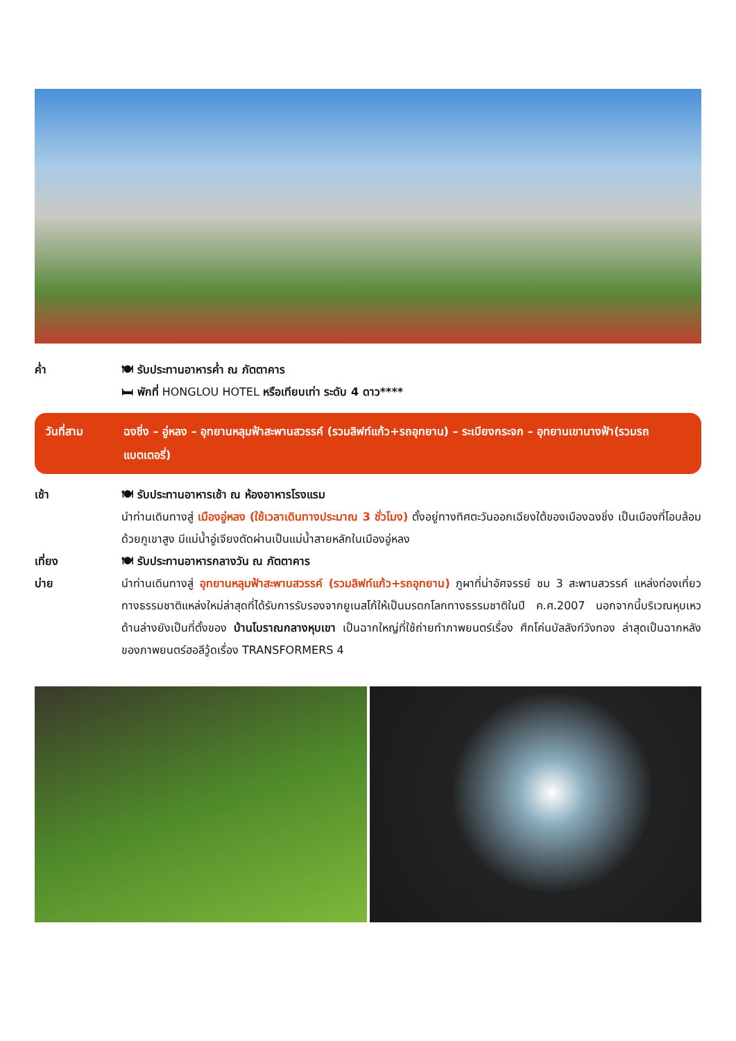ค่ำ 🍽 รับประทานอาหารค่ำ ณ ภัตตาคาร
🛏 พักที่ HONGLOU HOTEL หรือเทียบเท่า ระดับ 4 ดาว****
วันที่สาม ฉงชิ่ง – อู่หลง – อุทยานหลุมฟ้าสะพานสวรรค์ (รวมลิฟท์แก้ว+รถอุทยาน) – ระเบียงกระจก – อุทยานเขานางฟ้า(รวมรถแบตเตอรี่)
เช้า 🍽 รับประทานอาหารเช้า ณ ห้องอาหารโรงแรม
นำท่านเดินทางสู่ เมืองอู่หลง (ใช้เวลาเดินทางประมาณ 3 ชั่วโมง) ตั้งอยู่ทางทิศตะวันออกเฉียงใต้ของเมืองฉงชิ่ง เป็นเมืองที่โอบล้อมด้วยภูเขาสูง มีแม่น้ำอู่เจียงตัดผ่านเป็นแม่น้ำสายหลักในเมืองอู่หลง
เที่ยง 🍽 รับประทานอาหารกลางวัน ณ ภัตตาคาร
บ่าย นำท่านเดินทางสู่ อุทยานหลุมฟ้าสะพานสวรรค์ (รวมลิฟท์แก้ว+รถอุทยาน) ภูผาที่น่าอัศจรรย์ ชม 3 สะพานสวรรค์ แหล่งท่องเที่ยวทางธรรมชาติแหล่งใหม่ล่าสุดที่ได้รับการรับรองจากยูเนสโก้ให้เป็นมรดกโลกทางธรรมชาติในปี ค.ศ.2007 นอกจากนี้บริเวณหุบเหวด้านล่างยังเป็นที่ตั้งของ บ้านโบราณกลางหุบเขา เป็นฉากใหญ่ที่ใช้ถ่ายทำภาพยนตร์เรื่อง ศึกโค่นบัลลังก์วังทอง ล่าสุดเป็นฉากหลังของภาพยนตร์ฮอลีวู้ดเรื่อง TRANSFORMERS 4